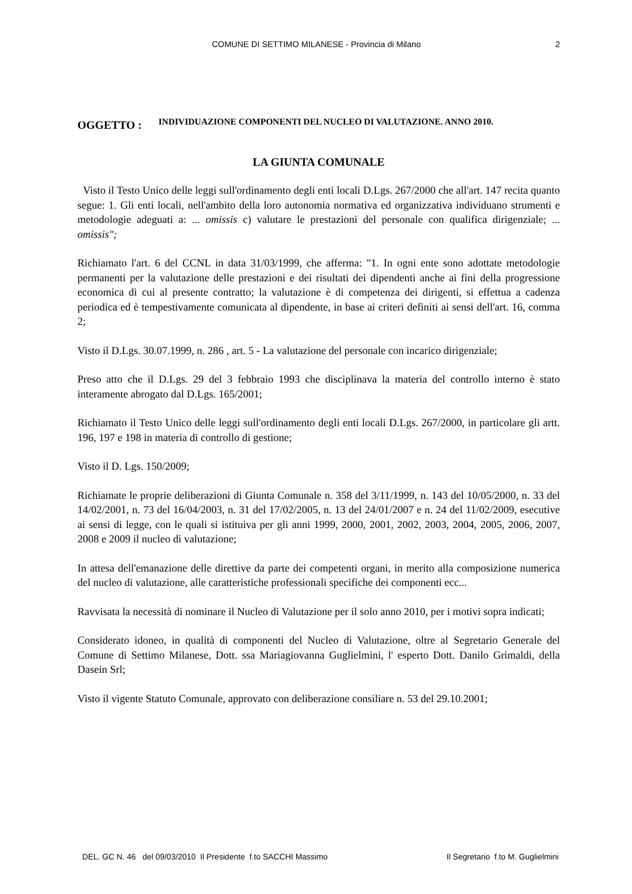COMUNE DI SETTIMO MILANESE - Provincia di Milano 2
OGGETTO :
INDIVIDUAZIONE COMPONENTI DEL NUCLEO DI VALUTAZIONE. ANNO 2010.
LA GIUNTA COMUNALE
Visto il Testo Unico delle leggi sull'ordinamento degli enti locali D.Lgs. 267/2000 che all'art. 147 recita quanto segue: 1. Gli enti locali, nell'ambito della loro autonomia normativa ed organizzativa individuano strumenti e metodologie adeguati a: ... omissis c) valutare le prestazioni del personale con qualifica dirigenziale; ... omissis";
Richiamato l'art. 6 del CCNL in data 31/03/1999, che afferma: "1. In ogni ente sono adottate metodologie permanenti per la valutazione delle prestazioni e dei risultati dei dipendenti anche ai fini della progressione economica di cui al presente contratto; la valutazione è di competenza dei dirigenti, si effettua a cadenza periodica ed è tempestivamente comunicata al dipendente, in base ai criteri definiti ai sensi dell'art. 16, comma 2;
Visto il D.Lgs. 30.07.1999, n. 286 , art. 5 - La valutazione del personale con incarico dirigenziale;
Preso atto che il D.Lgs. 29 del 3 febbraio 1993 che disciplinava la materia del controllo interno è stato interamente abrogato dal D.Lgs. 165/2001;
Richiamato il Testo Unico delle leggi sull'ordinamento degli enti locali D.Lgs. 267/2000, in particolare gli artt. 196, 197 e 198 in materia di controllo di gestione;
Visto il D. Lgs. 150/2009;
Richiamate le proprie deliberazioni di Giunta Comunale n. 358 del 3/11/1999, n. 143 del 10/05/2000, n. 33 del 14/02/2001, n. 73 del 16/04/2003, n. 31 del 17/02/2005, n. 13 del 24/01/2007 e n. 24 del 11/02/2009, esecutive ai sensi di legge, con le quali si istituiva per gli anni 1999, 2000, 2001, 2002, 2003, 2004, 2005, 2006, 2007, 2008 e 2009 il nucleo di valutazione;
In attesa dell'emanazione delle direttive da parte dei competenti organi, in merito alla composizione numerica del nucleo di valutazione, alle caratteristiche professionali specifiche dei componenti ecc...
Ravvisata la necessità di nominare il Nucleo di Valutazione per il solo anno 2010, per i motivi sopra indicati;
Considerato idoneo, in qualità di componenti del Nucleo di Valutazione, oltre al Segretario Generale del Comune di Settimo Milanese, Dott. ssa Mariagiovanna Guglielmini, l' esperto Dott. Danilo Grimaldi, della Dasein Srl;
Visto il vigente Statuto Comunale, approvato con deliberazione consiliare n. 53 del 29.10.2001;
DEL. GC N. 46 del 09/03/2010 Il Presidente f.to SACCHI Massimo Il Segretario f.to M. Guglielmini